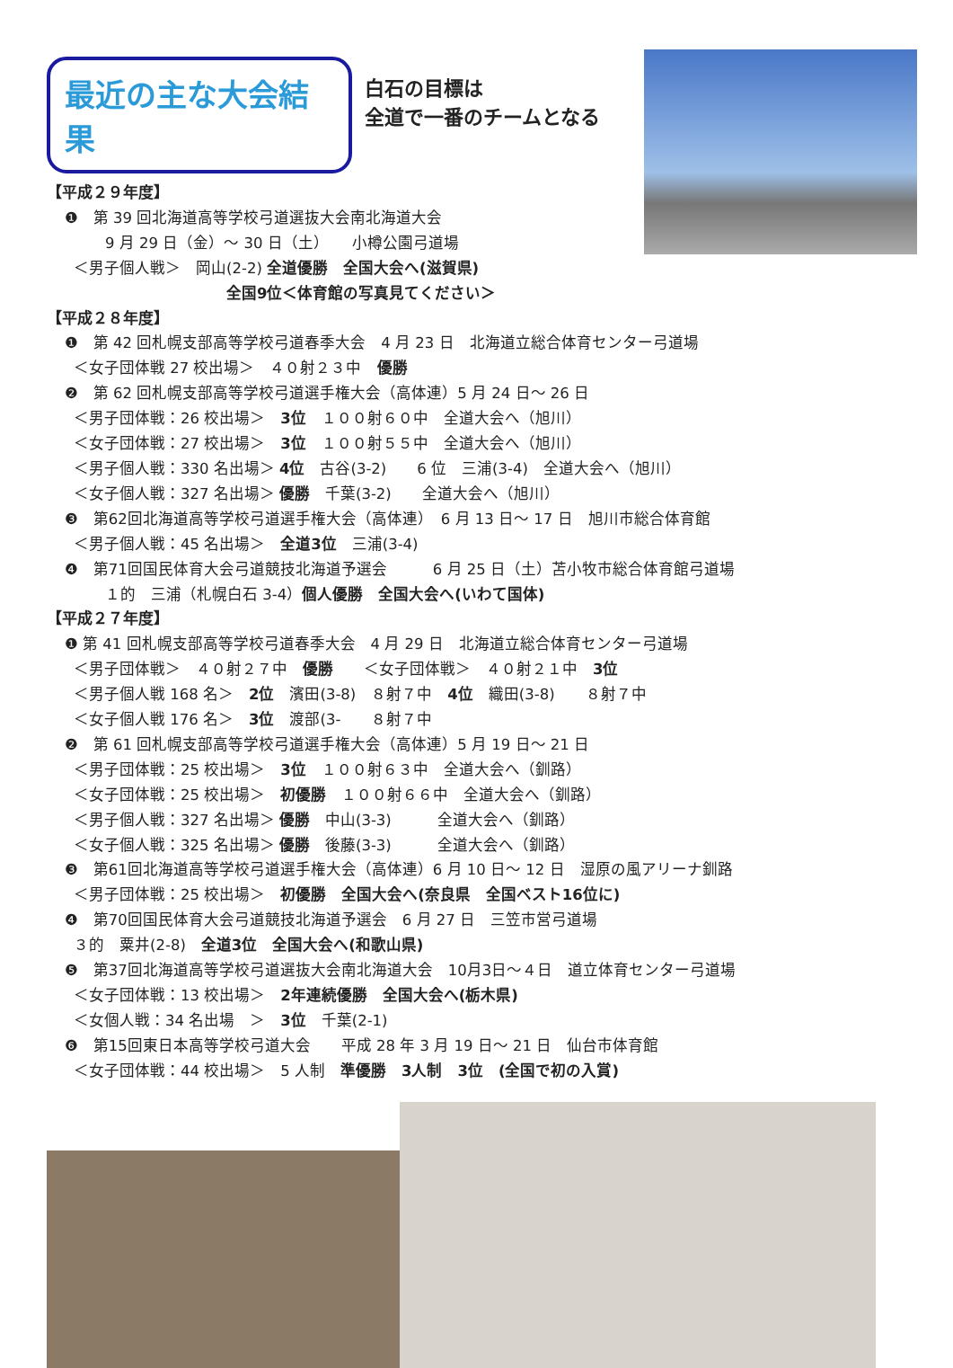最近の主な大会結果
白石の目標は
全道で一番のチームとなる
【平成２９年度】
❶　第 39 回北海道高等学校弓道選抜大会南北海道大会
9 月 29 日（金）～ 30 日（土）　　小樽公園弓道場
＜男子個人戦＞　岡山(2-2) 全道優勝　全国大会へ(滋賀県)
全国9位＜体育館の写真見てください＞
【平成２８年度】
❶　第 42 回札幌支部高等学校弓道春季大会　4 月 23 日　北海道立総合体育センター弓道場
＜女子団体戦 27 校出場＞　４０射２３中　優勝
❷　第 62 回札幌支部高等学校弓道選手権大会（高体連）5 月 24 日～ 26 日
＜男子団体戦：26 校出場＞　3位　１００射６０中　全道大会へ（旭川）
＜女子団体戦：27 校出場＞　3位　１００射５５中　全道大会へ（旭川）
＜男子個人戦：330 名出場＞ 4位　古谷(3-2)　　6 位　三浦(3-4)　全道大会へ（旭川）
＜女子個人戦：327 名出場＞ 優勝　千葉(3-2)　　全道大会へ（旭川）
❸　第62回北海道高等学校弓道選手権大会（高体連）　6 月 13 日～ 17 日　旭川市総合体育館
＜男子個人戦：45 名出場＞　全道3位　三浦(3-4)
❹　第71回国民体育大会弓道競技北海道予選会　　　6 月 25 日（土）苫小牧市総合体育館弓道場
１的　三浦（札幌白石 3-4）個人優勝　全国大会へ(いわて国体)
【平成２７年度】
❶ 第 41 回札幌支部高等学校弓道春季大会　4 月 29 日　北海道立総合体育センター弓道場
＜男子団体戦＞　４０射２７中　優勝　　＜女子団体戦＞　４０射２１中　3位
＜男子個人戦 168 名＞　2位　濱田(3-8)　８射７中　4位　織田(3-8)　　８射７中
＜女子個人戦 176 名＞　3位　渡部(3-　　８射７中
❷　第 61 回札幌支部高等学校弓道選手権大会（高体連）5 月 19 日～ 21 日
＜男子団体戦：25 校出場＞　3位　１００射６３中　全道大会へ（釧路）
＜女子団体戦：25 校出場＞　初優勝　１００射６６中　全道大会へ（釧路）
＜男子個人戦：327 名出場＞ 優勝　中山(3-3)　　　全道大会へ（釧路）
＜女子個人戦：325 名出場＞ 優勝　後藤(3-3)　　　全道大会へ（釧路）
❸　第61回北海道高等学校弓道選手権大会（高体連）6 月 10 日～ 12 日　湿原の風アリーナ釧路
＜男子団体戦：25 校出場＞　初優勝　全国大会へ(奈良県　全国ベスト16位に)
❹　第70回国民体育大会弓道競技北海道予選会　6 月 27 日　三笠市営弓道場
３的　粟井(2-8)　全道3位　全国大会へ(和歌山県)
❺　第37回北海道高等学校弓道選抜大会南北海道大会　10月3日～４日　道立体育センター弓道場
＜女子団体戦：13 校出場＞　2年連続優勝　全国大会へ(栃木県)
＜女個人戦：34 名出場　＞　3位　千葉(2-1)
❻　第15回東日本高等学校弓道大会　　平成 28 年 3 月 19 日～ 21 日　仙台市体育館
＜女子団体戦：44 校出場＞　5 人制　準優勝　3人制　3位　(全国で初の入賞)